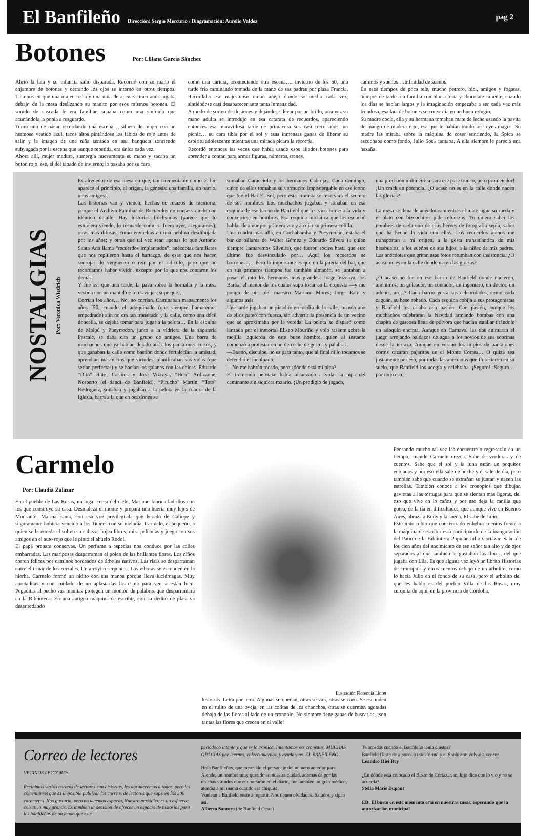El Banfileño
Dirección: Sergio Mercurio / Diagramación: Aurelio Valdez pag 2
Botones
Por: Liliana García Sánchez
Abrió la lata y su infancia salió disparada. Recorrió con su mano el enjambre de botones y cerrando los ojos se internó en otros tiempos. Tiempos en que una mujer cocía y una niña de apenas cinco años jugaba debajo de la mesa deslizando su manito por esos mismos botones. El sonido de cascada le era familiar, sonaba como una sinfonía que acunándola la ponía a resguardo.
Tomó uno de nácar recordando una escena …silueta de mujer con un hermoso vestido azul, tacos altos pintándose los labios de rojo antes de salir y la imagen de una niña sentada en una banqueta sonriendo subyugada por la escena que aunque repetida, era única cada vez.
Ahora allí, mujer madura, sumergía nuevamente su mano y sacaba un botón rojo, ése, el del tapado de invierno; lo pasaba por su cara
como una caricia, aconteciendo otra escena…. invierno de los 60, una tarde fría caminando tomada de la mano de sus padres por plaza Francia. Recordaba ese majestuoso ombú añejo donde se medía cada vez, sintiéndose casi desaparecer ante tanta inmensidad.
A modo de sorteo de ilusiones y dejándose llevar por un brillo, otra vez su mano adulta se introdujo en esa catarata de recuerdos, apareciendo entonces esa maravillosa tarde de primavera sus casi trece años, un picnic… su cara tibia por el sol y esas inmensas ganas de liberar su espíritu adolescente mientras una mirada pícara la recorría.
Recordó entonces las veces que había usado esos aliados botones para aprender a contar, para armar figuras, números, trenes,
caminos y sueños …infinidad de sueños
En esos tiempos de poca tele, mucho potrero, bici, amigos y fogatas, tiempos de tardes en familia con olor a torta y chocolate caliente, cuando los días se hacían largos y la imaginación empezaba a ser cada vez más frondosa, esa lata de botones se convertía en un buen refugio.
Su madre cocía, ella y su hermana tomaban mate de leche usando la pavita de mango de madera rojo, esa que le habían traído los reyes magos. Su madre las miraba sobre la máquina de coser sonriendo, la Spica se escuchaba como fondo, Julio Sosa cantaba. A ella siempre le parecía una hazaña.
NOSTALGIAS
Por: Veronica Wiedrich
Es alrededor de esa mesa en que, tan irremediable como el fin, aparece el principio, el origen, la génesis: una familia, un barrio, unos amigos…
Las historias van y vienen, hechas de retazos de memoria, porque el Archivo Familiar de Recuerdos no conserva todo con idéntico detalle. Hay historias fidelísimas (parece que lo estuviera viendo, lo recuerdo como si fuera ayer, aseguramos); otras más difusas, como envueltas en una neblina desdibujada por los años; y otras que tal vez sean apenas lo que Antonio Santa Ana llama “recuerdos implantados”: anécdotas familiares que nos repitieron hasta el hartazgo, de esas que nos hacen sonrojar de vergüenza o reír por el ridículo, pero que no recordamos haber vivido, excepto por lo que nos contaron los demás.
Y fue así que una tarde, la pava sobre la hornalla y la mesa vestida con un mantel de fotos viejas, supe que…
Corrían los años… No, no corrían. Caminaban mansamente los años ´50, cuando el adoquinado (que siempre llamaremos empedrado) aún no era tan transitado y la calle, como una dócil doncella, se dejaba tomar para jugar a la pelota… En la esquina de Maipú y Pueyrredón, junto a la vidriera de la zapatería Pascale, se daba cita un grupo de amigos. Una barra de muchachos que ya habían dejado atrás los pantalones cortos, y que ganaban la calle como bastión donde fortalecían la amistad, aprendían más vicios que virtudes, planificaban sus vidas (que serían perfectas) y se hacían los galanes con las chicas. Eduardo “Dito” Rato, Carlitos y José Vizcaya, “Heri” Ardizzone, Norberto (el dandi de Banfield), “Pirucho” Martín, “Toto” Rodríguez, soñaban y jugaban a la pelota en la cuadra de la Iglesia, barra a la que en ocasiones se
sumaban Caracciolo y los hermanos Cabrejas. Cada domingo, cinco de ellos tomaban su vermucito impostergable en ese ícono que fue el Bar El Sol, pero esta cronista se reservará el secreto de sus nombres. Los muchachos jugaban y soñaban en esa esquina de ese barrio de Banfield que los vio abrirse a la vida y convertirse en hombres. Esa esquina iniciática que los escuchó hablar de amor por primera vez y arrojar su primera colilla.
Una cuadra más allá, en Cochabamba y Pueyrredón, estaba el bar de billares de Walter Gómez y Eduardo Silvera (a quien siempre llamaremos Silveira), que fueron socios hasta que este último fue desvinculado por… Aquí los recuerdos se borronean… Pero lo importante es que en la puerta del bar, que en sus primeros tiempos fue también almacén, se juntaban a pasar el rato los hermanos más grandes: Jorge Vizcaya, los Barba, el menor de los cuales supo tocar en la orquesta —y me pongo de pie—del maestro Mariano Mores; Jorge Rato y algunos más.
Una tarde jugaban un picadito en medio de la calle, cuando uno de ellos pateó con fuerza, sin advertir la presencia de un vecino que se aproximaba por la vereda. La pelota se disparó como lanzada por el inmortal Eliseo Mouriño y voló rasante sobre la mejilla izquierda de este buen hombre, quien al instante comenzó a protestar en un derroche de gestos y palabras.
—Bueno, disculpe, no es para tanto, que al final ni lo tocamos se defendió el inculpado.
—No me habrán tocado, pero ¿dónde está mi pipa?
El tremendo pelotazo había alcanzado a volar la pipa del caminante sin siquiera rozarlo. ¡Un prodigio de jugada,
una precisión milimétrica para ese pase trunco, pero prometedor! ¡Un crack en potencia! ¿O acaso no es en la calle donde nacen las glorias?
La mesa se llena de anécdotas mientras el mate sigue su rueda y el plato con bizcochitos pide refuerzos. Yo quiero saber los nombres de cada uno de esos héroes de fotografía sepia, saber qué ha hecho la vida con ellos. Los recuerdos ajenos me transportan a mi origen, a la gesta transatlántica de mis bisabuelos, a los sueños de sus hijos, a la niñez de mis padres. Las anécdotas que gritan esas fotos retumban con insistencia: ¿O acaso no es en la calle donde nacen las glorias?
¿O acaso no fue en ese barrio de Banfield donde nacieron, anónimos, un goleador, un contador, un ingeniero, un doctor, un adonis, un…? Cada barrio gesta sus celebridades, como cada zaguán, su beso robado. Cada esquina cobija a sus protagonistas y Banfield los criaba con pasión. Con pasión, aunque los muchachos celebraran la Navidad armando bombas con una chapita de gaseosa llena de pólvora que hacían estallar tirándole un adoquín encima. Aunque en Carnaval las tías animaran el juego arrojando baldazos de agua a los novios de sus sobrinas desde la terraza. Aunque en verano los impíos de pantalones cortos cazaran pajaritos en el Monte Correa… O quizá sea justamente por eso, por todas las anécdotas que florecieron en su suelo, que Banfield los acogía y celebraba. ¡Seguro! ¡Seguro… por todo eso!
Carmelo
Por: Claudia Zalazar
En el pueblo de Las Rosas, un lugar cerca del cielo, Mariano fabrica ladrillos con los que construye su casa. Desmaleza el monte y prepara una huerta muy lejos de Monsanto. Marina canta, con esa voz privilegiada que heredó de Calíope y seguramente hubiera vencido a los Titanes con su melodía. Carmelo, el pequeño, a quien se le enreda el sol en su cabeza, hojea libros, mira películas y juega con sus amigos en el auto rojo que le pintó el abuelo Rodol.
El papá prepara conservas. Un perfume a especias nos conduce por las calles embarradas. Las mariposas desparraman el polen de las brillantes flores. Los niños corren felices por caminos bordeados de árboles nativos. Las risas se desparraman entre el trinar de los zorzales. Un arroyito serpentea. Las víboras se esconden en la hierba. Carmelo formó un nidito con sus manos porque lleva luciérnagas. Muy apretaditas y con cuidado de no aplastarlas las espía para ver si están bien. Pegaditas al pecho sus manitas protegen un montón de palabras que desparramará en la Biblioteca. En una antigua máquina de escribir, con su dedito de plata va desenredando
Ilustración Florencia Lloret
historias. Letra por letra. Algunas se quedan, otras se van, otras se caen. Se esconden en el rulito de una oveja, en las colitas de los chanchos, otras se duermen agotadas debajo de las flores al lado de un cronopio. No siempre tiene ganas de buscarlas, ¡son tantas las flores que crecen en el valle!
Pensando mucho tal vez las encuentre o regresarán en un tiempo, cuando Carmelo crezca. Sabe de verduras y de cuentos. Sabe que el sol y la luna están un poquitos enojados y por eso ella sale de noche y él sale de día, pero también sabe que cuando se extrañan se juntan y nacen las estrellas. También conoce a los cronopios que dibujan gaviotas a las tortugas para que se sientan más ligeras, del oso que vive en lo caños y por eso deja la canilla que gotea, de la tía en dificultades, que aunque vive en Buenos Aires, abraza a Budy y la sueña. Él sabe de Julio.
Este niño rubio que concentrado enhebra cuentos frente a la máquina de escribir está participando de la inauguración del Patio de la Biblioteca Popular Julio Cortázar. Sabe de los cien años del nacimiento de ese señor tan alto y de ojos separados al que también le gustaban las flores, del que jugaba con Lila. Es que alguna vez leyó un librito Historias de cronopios y otros cuentos debajo de un arbolito, como lo hacía Julio en el fondo de su casa, pero el arbolito del que les hablo es del pueblo Villa de las Rosas, muy cerquita de aquí, en la provincia de Córdoba.
Correo de lectores
VECINOS LECTORES
Recibimos varios correos de lectores con historias, les agradecemos a todos, pero les comentamos que es imposible publicar los correos de lectores que superen los 300 caracteres. Nos gustaría, pero no tenemos espacio, Nuestro periódico es un esfuerzo colectivo muy grande. Es también la decisión de ofrecer un espacio de historias para los banfileños de un modo que este
periódoco intenta y que es la crónica. Intentamos ser cronistas. MUCHAS GRACIAS por leernos, coleccionarnos, y ayudarnos. EL BANFILEÑO
Hola Banfileños, que merecido el personaje del número anterior para Alende, un hombre muy querido en nuestra ciudad, además de por las muchas virtudes que enumeraron en el diario, fue también un gran médico, atendía a mi mamá cuando era chiquita.
Vuelvan a Banfield oeste a repartir. Nos tienen olvidados. Saludos y sigan así.
Alberto Santoro (de Banfield Oeste)
Te acordás cuando el Banfileño tenía chistes?
Banfield Oeste de a poco lo transformó y el Snobismo volvió a vencer
Leandro Hiei Rey
¿En dónde está colocado el Busto de Córtazar, mi hijo dice que lo vio y no se acuerda?
Stella Maris Dupont
EB: El busto en este momento está en nuestras casas, esperando que la autorización municipal